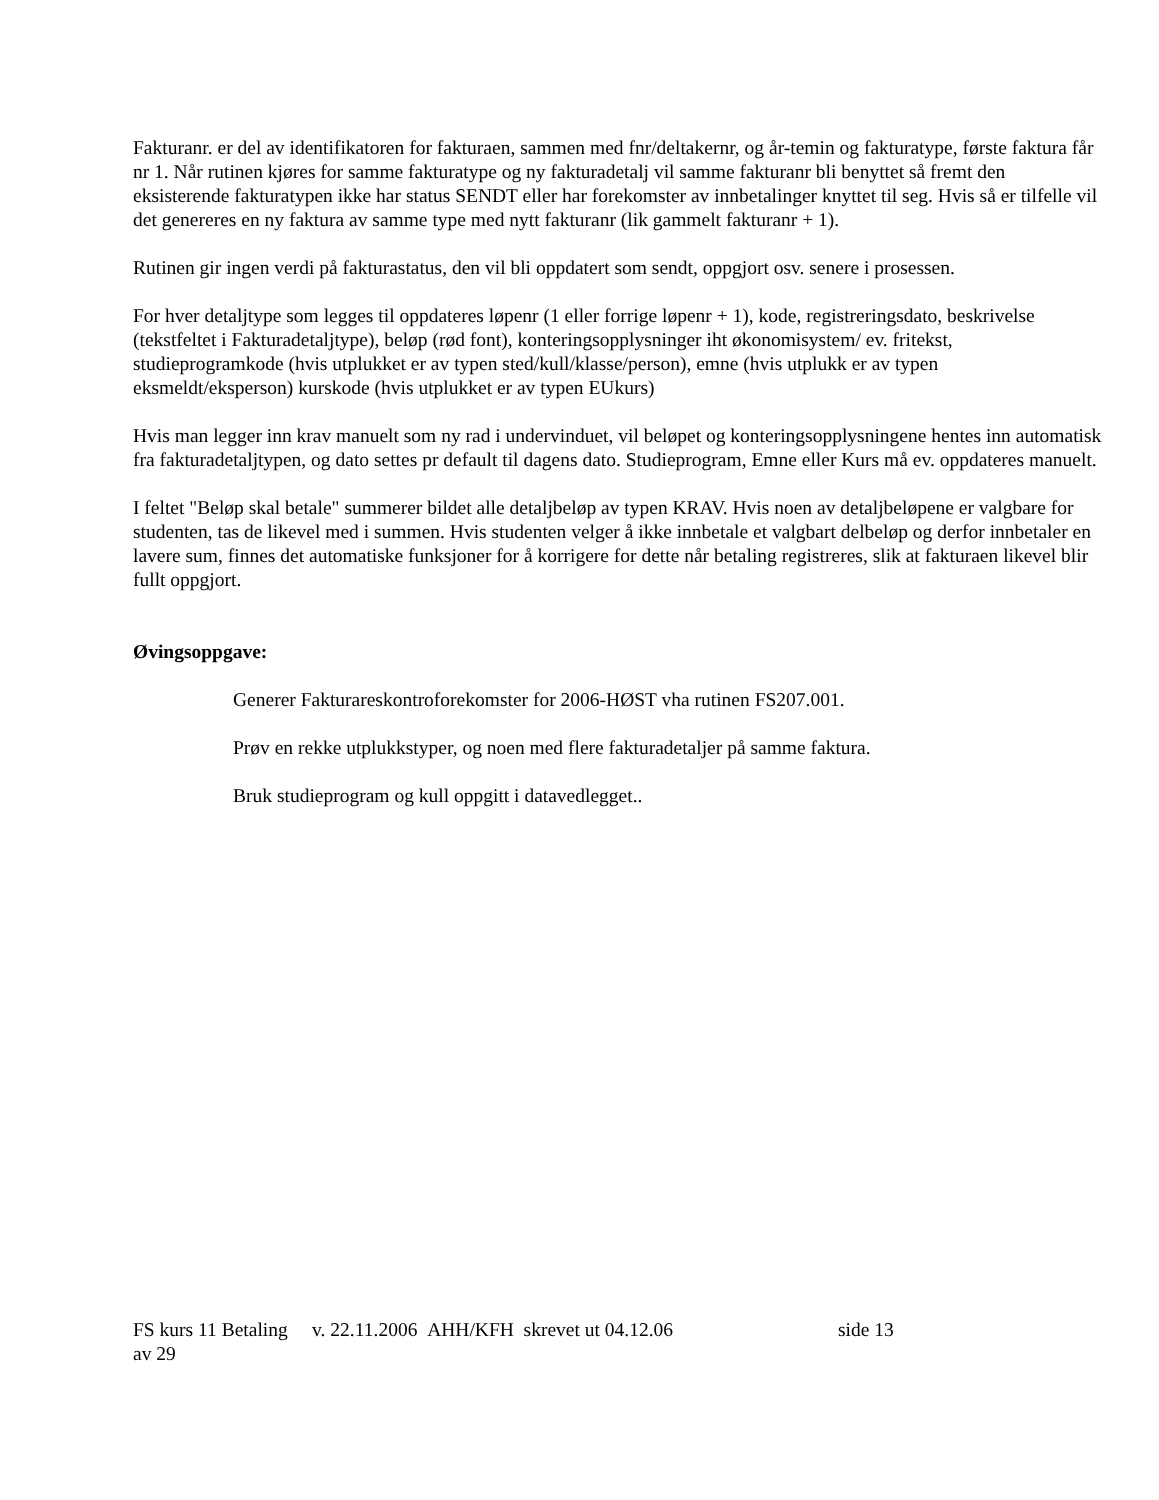Fakturanr. er del av identifikatoren for fakturaen, sammen med fnr/deltakernr, og år-temin og fakturatype, første faktura får nr 1. Når rutinen kjøres for samme fakturatype og ny fakturadetalj vil samme fakturanr bli benyttet så fremt den eksisterende fakturatypen ikke har status SENDT eller har forekomster av innbetalinger knyttet til seg. Hvis så er tilfelle vil det genereres en ny faktura av samme type med nytt fakturanr (lik gammelt fakturanr + 1).
Rutinen gir ingen verdi på fakturastatus, den vil bli oppdatert som sendt, oppgjort osv. senere i prosessen.
For hver detaljtype som legges til oppdateres løpenr (1 eller forrige løpenr + 1), kode, registreringsdato, beskrivelse (tekstfeltet i Fakturadetaljtype), beløp (rød font), konteringsopplysninger iht økonomisystem/ ev. fritekst, studieprogramkode (hvis utplukket er av typen sted/kull/klasse/person), emne (hvis utplukk er av typen eksmeldt/eksperson) kurskode (hvis utplukket er av typen EUkurs)
Hvis man legger inn krav manuelt som ny rad i undervinduet, vil beløpet og konteringsopplysningene hentes inn automatisk fra fakturadetaljtypen, og dato settes pr default til dagens dato. Studieprogram, Emne eller Kurs må ev. oppdateres manuelt.
I feltet "Beløp skal betale" summerer bildet alle detaljbeløp av typen KRAV. Hvis noen av detaljbeløpene er valgbare for studenten, tas de likevel med i summen. Hvis studenten velger å ikke innbetale et valgbart delbeløp og derfor innbetaler en lavere sum, finnes det automatiske funksjoner for å korrigere for dette når betaling registreres, slik at fakturaen likevel blir fullt oppgjort.
Øvingsoppgave:
Generer Fakturareskontroforekomster for 2006-HØST vha rutinen FS207.001.
Prøv en rekke utplukkstyper, og noen med flere fakturadetaljer på samme faktura.
Bruk studieprogram og kull oppgitt i datavedlegget..
FS kurs 11 Betaling v. 22.11.2006 AHH/KFH skrevet ut 04.12.06 side 13
av 29